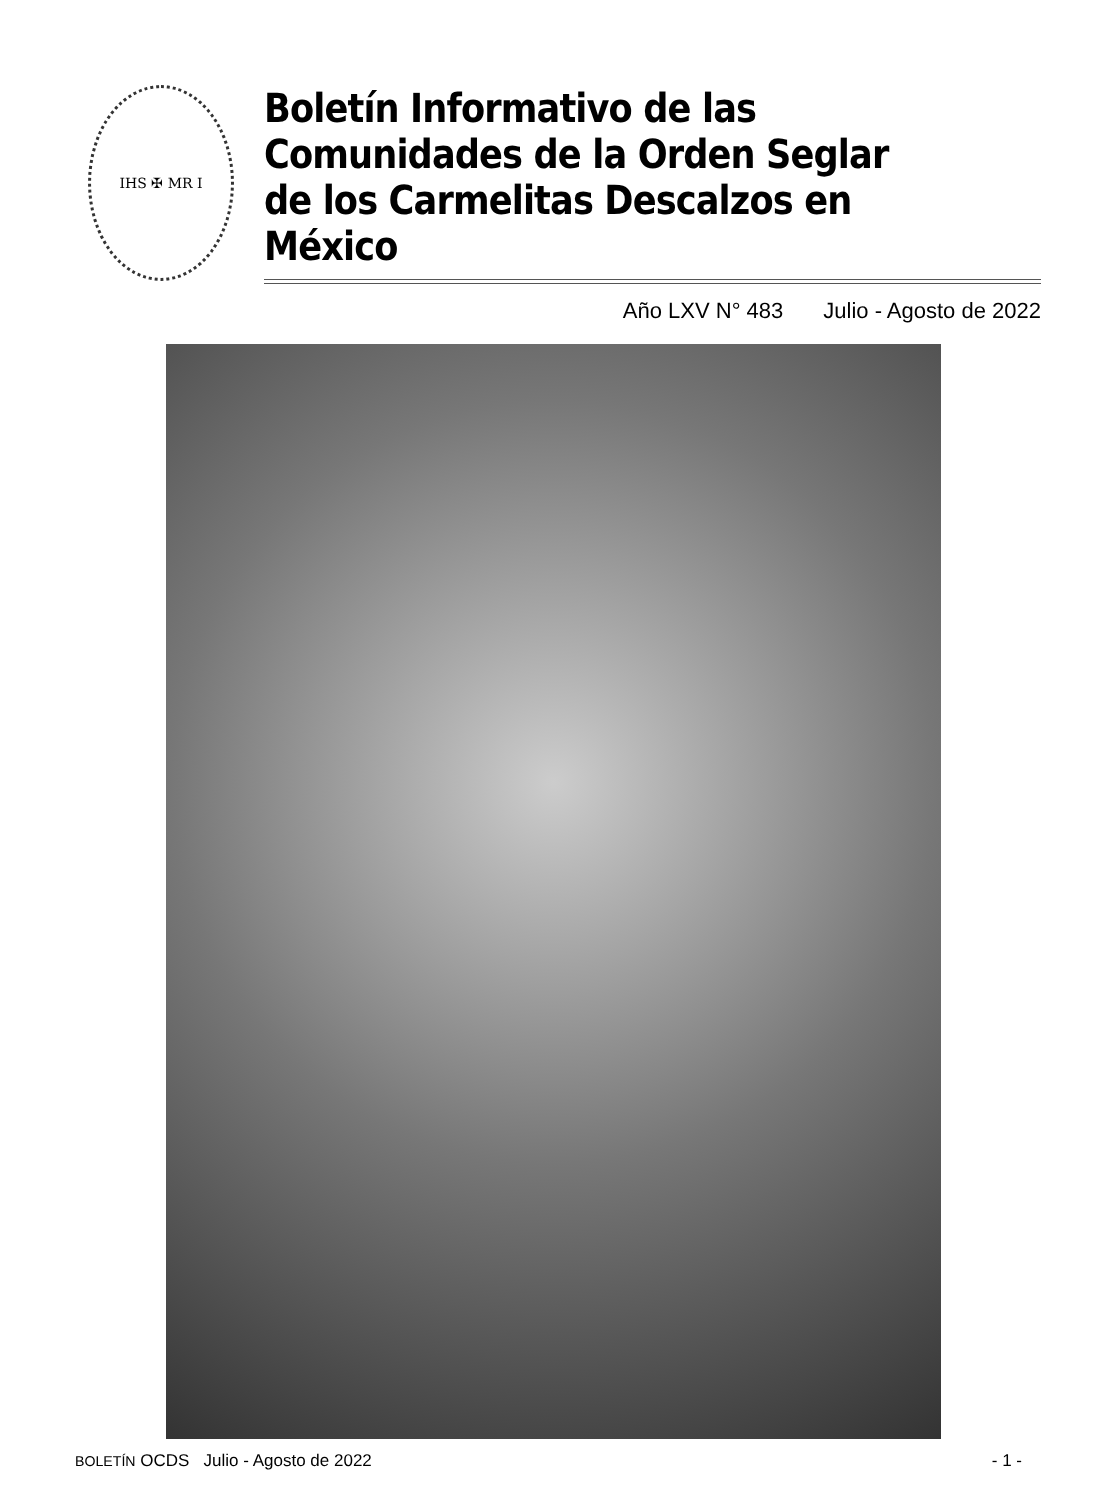IHS ✠ MR I
Boletín Informativo de las
Comunidades de la Orden Seglar
de los Carmelitas Descalzos en México
Año LXV N° 483 Julio - Agosto de 2022
BOLETÍN OCDS Julio - Agosto de 2022
- 1 -